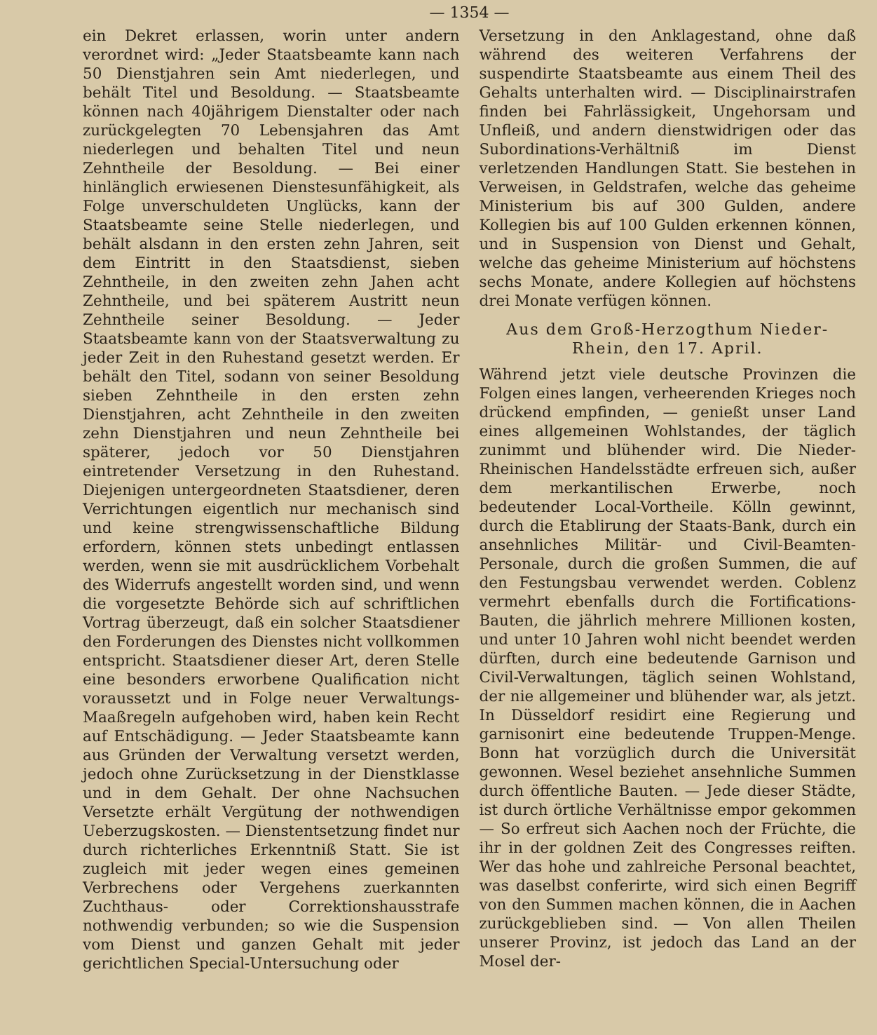— 1354 —
ein Dekret erlassen, worin unter andern verordnet wird: „Jeder Staatsbeamte kann nach 50 Dienstjahren sein Amt niederlegen, und behält Titel und Besoldung. — Staatsbeamte können nach 40jährigem Dienstalter oder nach zurückgelegten 70 Lebensjahren das Amt niederlegen und behalten Titel und neun Zehntheile der Besoldung. — Bei einer hinlänglich erwiesenen Dienstesunfähigkeit, als Folge unverschuldeten Unglücks, kann der Staatsbeamte seine Stelle niederlegen, und behält alsdann in den ersten zehn Jahren, seit dem Eintritt in den Staatsdienst, sieben Zehntheile, in den zweiten zehn Jahen acht Zehntheile, und bei späterem Austritt neun Zehntheile seiner Besoldung. — Jeder Staatsbeamte kann von der Staatsverwaltung zu jeder Zeit in den Ruhestand gesetzt werden. Er behält den Titel, sodann von seiner Besoldung sieben Zehntheile in den ersten zehn Dienstjahren, acht Zehntheile in den zweiten zehn Dienstjahren und neun Zehntheile bei späterer, jedoch vor 50 Dienstjahren eintretender Versetzung in den Ruhestand. Diejenigen untergeordneten Staatsdiener, deren Verrichtungen eigentlich nur mechanisch sind und keine strengwissenschaftliche Bildung erfordern, können stets unbedingt entlassen werden, wenn sie mit ausdrücklichem Vorbehalt des Widerrufs angestellt worden sind, und wenn die vorgesetzte Behörde sich auf schriftlichen Vortrag überzeugt, daß ein solcher Staatsdiener den Forderungen des Dienstes nicht vollkommen entspricht. Staatsdiener dieser Art, deren Stelle eine besonders erworbene Qualification nicht voraussetzt und in Folge neuer Verwaltungs-Maaßregeln aufgehoben wird, haben kein Recht auf Entschädigung. — Jeder Staatsbeamte kann aus Gründen der Verwaltung versetzt werden, jedoch ohne Zurücksetzung in der Dienstklasse und in dem Gehalt. Der ohne Nachsuchen Versetzte erhält Vergütung der nothwendigen Ueberzugskosten. — Dienstentsetzung findet nur durch richterliches Erkenntniß Statt. Sie ist zugleich mit jeder wegen eines gemeinen Verbrechens oder Vergehens zuerkannten Zuchthaus- oder Correktionshausstrafe nothwendig verbunden; so wie die Suspension vom Dienst und ganzen Gehalt mit jeder gerichtlichen Special-Untersuchung oder
Versetzung in den Anklagestand, ohne daß während des weiteren Verfahrens der suspendirte Staatsbeamte aus einem Theil des Gehalts unterhalten wird. — Disciplinairstrafen finden bei Fahrlässigkeit, Ungehorsam und Unfleiß, und andern dienstwidrigen oder das Subordinations-Verhältniß im Dienst verletzenden Handlungen Statt. Sie bestehen in Verweisen, in Geldstrafen, welche das geheime Ministerium bis auf 300 Gulden, andere Kollegien bis auf 100 Gulden erkennen können, und in Suspension von Dienst und Gehalt, welche das geheime Ministerium auf höchstens sechs Monate, andere Kollegien auf höchstens drei Monate verfügen können.
Aus dem Groß-Herzogthum Nieder-Rhein, den 17. April.
Während jetzt viele deutsche Provinzen die Folgen eines langen, verheerenden Krieges noch drückend empfinden, — genießt unser Land eines allgemeinen Wohlstandes, der täglich zunimmt und blühender wird. Die Nieder-Rheinischen Handelsstädte erfreuen sich, außer dem merkantilischen Erwerbe, noch bedeutender Local-Vortheile. Kölln gewinnt, durch die Etablirung der Staats-Bank, durch ein ansehnliches Militär- und Civil-Beamten-Personale, durch die großen Summen, die auf den Festungsbau verwendet werden. Coblenz vermehrt ebenfalls durch die Fortifications-Bauten, die jährlich mehrere Millionen kosten, und unter 10 Jahren wohl nicht beendet werden dürften, durch eine bedeutende Garnison und Civil-Verwaltungen, täglich seinen Wohlstand, der nie allgemeiner und blühender war, als jetzt. In Düsseldorf residirt eine Regierung und garnisonirt eine bedeutende Truppen-Menge. Bonn hat vorzüglich durch die Universität gewonnen. Wesel beziehet ansehnliche Summen durch öffentliche Bauten. — Jede dieser Städte, ist durch örtliche Verhältnisse empor gekommen — So erfreut sich Aachen noch der Früchte, die ihr in der goldnen Zeit des Congresses reiften. Wer das hohe und zahlreiche Personal beachtet, was daselbst conferirte, wird sich einen Begriff von den Summen machen können, die in Aachen zurückgeblieben sind. — Von allen Theilen unserer Provinz, ist jedoch das Land an der Mosel der-